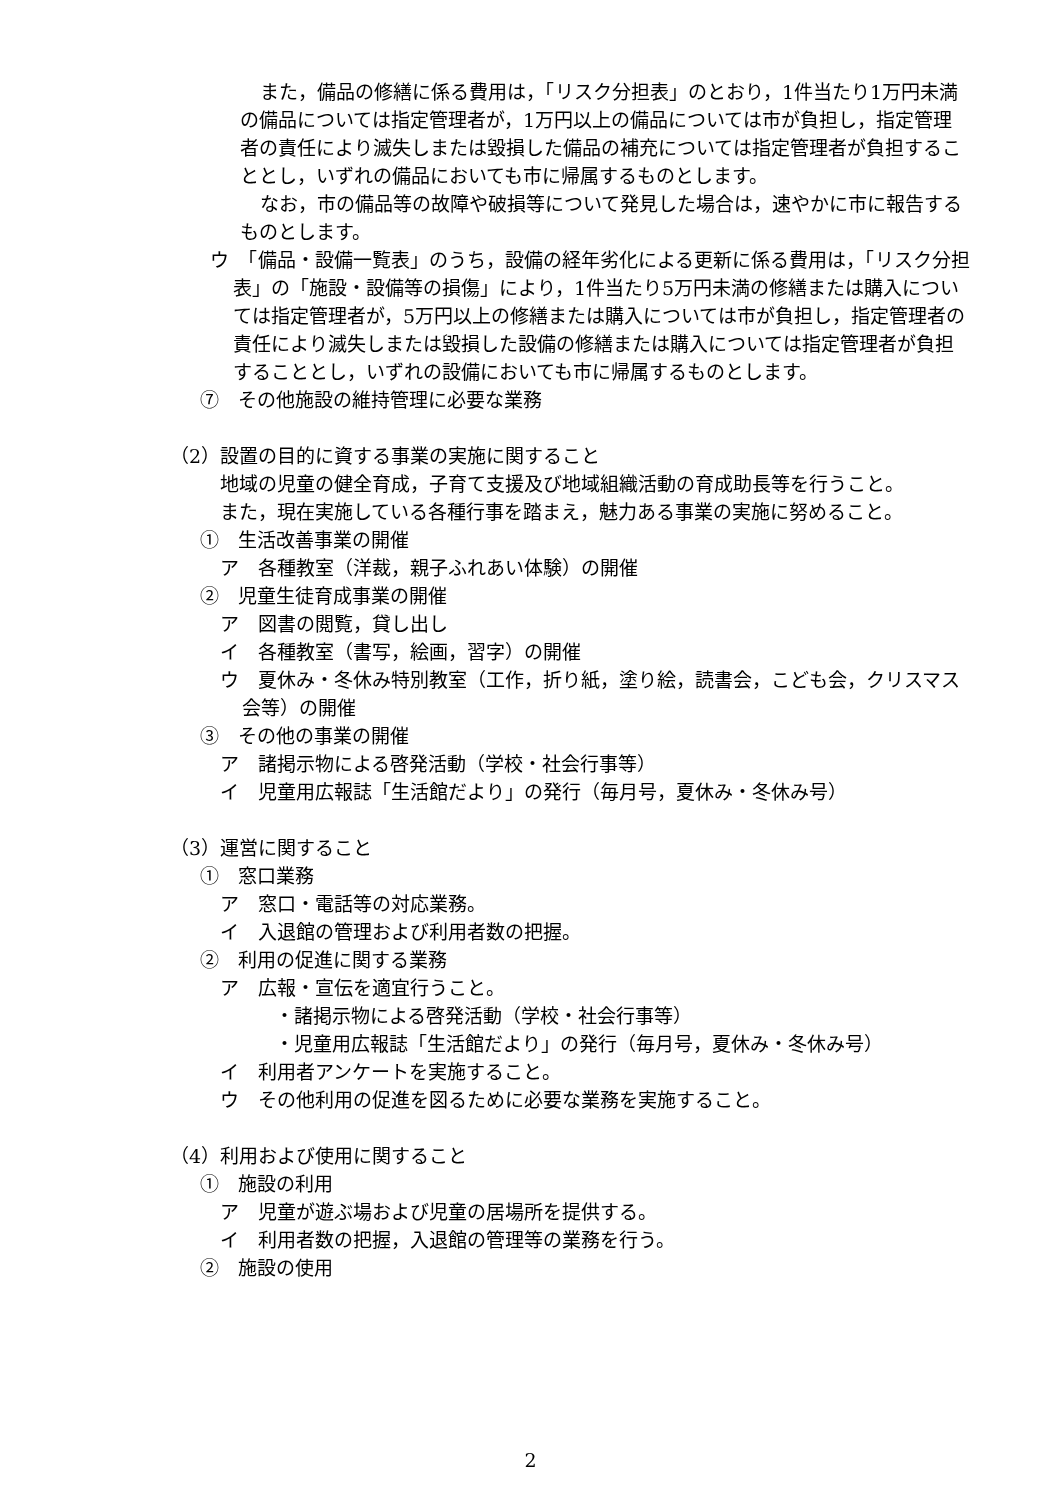また，備品の修繕に係る費用は，「リスク分担表」のとおり，1件当たり1万円未満の備品については指定管理者が，1万円以上の備品については市が負担し，指定管理者の責任により滅失しまたは毀損した備品の補充については指定管理者が負担することとし，いずれの備品においても市に帰属するものとします。
なお，市の備品等の故障や破損等について発見した場合は，速やかに市に報告するものとします。
ウ　「備品・設備一覧表」のうち，設備の経年劣化による更新に係る費用は，「リスク分担表」の「施設・設備等の損傷」により，1件当たり5万円未満の修繕または購入については指定管理者が，5万円以上の修繕または購入については市が負担し，指定管理者の責任により滅失しまたは毀損した設備の修繕または購入については指定管理者が負担することとし，いずれの設備においても市に帰属するものとします。
⑦　その他施設の維持管理に必要な業務
（2）設置の目的に資する事業の実施に関すること
地域の児童の健全育成，子育て支援及び地域組織活動の育成助長等を行うこと。
また，現在実施している各種行事を踏まえ，魅力ある事業の実施に努めること。
①　生活改善事業の開催
ア　各種教室（洋裁，親子ふれあい体験）の開催
②　児童生徒育成事業の開催
ア　図書の閲覧，貸し出し
イ　各種教室（書写，絵画，習字）の開催
ウ　夏休み・冬休み特別教室（工作，折り紙，塗り絵，読書会，こども会，クリスマス会等）の開催
③　その他の事業の開催
ア　諸掲示物による啓発活動（学校・社会行事等）
イ　児童用広報誌「生活館だより」の発行（毎月号，夏休み・冬休み号）
（3）運営に関すること
①　窓口業務
ア　窓口・電話等の対応業務。
イ　入退館の管理および利用者数の把握。
②　利用の促進に関する業務
ア　広報・宣伝を適宜行うこと。
・諸掲示物による啓発活動（学校・社会行事等）
・児童用広報誌「生活館だより」の発行（毎月号，夏休み・冬休み号）
イ　利用者アンケートを実施すること。
ウ　その他利用の促進を図るために必要な業務を実施すること。
（4）利用および使用に関すること
①　施設の利用
ア　児童が遊ぶ場および児童の居場所を提供する。
イ　利用者数の把握，入退館の管理等の業務を行う。
②　施設の使用
2